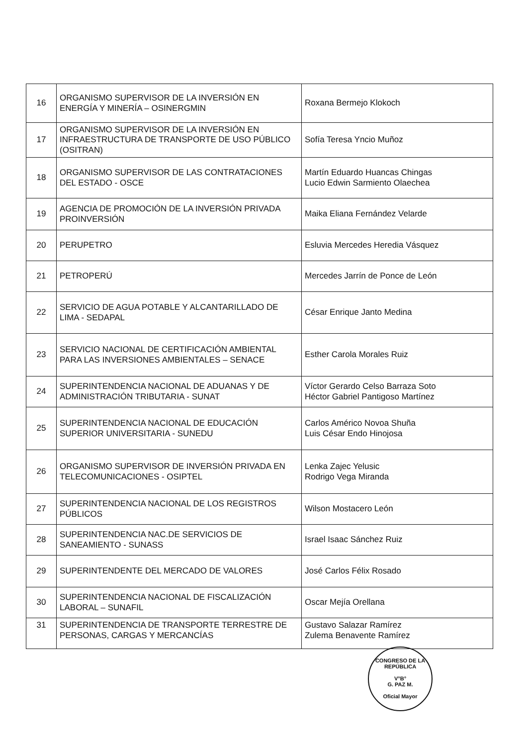| 16 | ORGANISMO SUPERVISOR DE LA INVERSIÓN EN ENERGÍA Y MINERÍA – OSINERGMIN | Roxana Bermejo Klokoch |
| 17 | ORGANISMO SUPERVISOR DE LA INVERSIÓN EN INFRAESTRUCTURA DE TRANSPORTE DE USO PÚBLICO (OSITRAN) | Sofía Teresa Yncio Muñoz |
| 18 | ORGANISMO SUPERVISOR DE LAS CONTRATACIONES DEL ESTADO - OSCE | Martín Eduardo Huancas Chingas Lucio Edwin Sarmiento Olaechea |
| 19 | AGENCIA DE PROMOCIÓN DE LA INVERSIÓN PRIVADA PROINVERSIÓN | Maika Eliana Fernández Velarde |
| 20 | PERUPETRO | Esluvia Mercedes Heredia Vásquez |
| 21 | PETROPERÚ | Mercedes Jarrín de Ponce de León |
| 22 | SERVICIO DE AGUA POTABLE Y ALCANTARILLADO DE LIMA - SEDAPAL | César Enrique Janto Medina |
| 23 | SERVICIO NACIONAL DE CERTIFICACIÓN AMBIENTAL PARA LAS INVERSIONES AMBIENTALES – SENACE | Esther Carola Morales Ruiz |
| 24 | SUPERINTENDENCIA NACIONAL DE ADUANAS Y DE ADMINISTRACIÓN TRIBUTARIA - SUNAT | Víctor Gerardo Celso Barraza Soto Héctor Gabriel Pantigoso Martínez |
| 25 | SUPERINTENDENCIA NACIONAL DE EDUCACIÓN SUPERIOR UNIVERSITARIA - SUNEDU | Carlos Américo Novoa Shuña Luis César Endo Hinojosa |
| 26 | ORGANISMO SUPERVISOR DE INVERSIÓN PRIVADA EN TELECOMUNICACIONES - OSIPTEL | Lenka Zajec Yelusic Rodrigo Vega Miranda |
| 27 | SUPERINTENDENCIA NACIONAL DE LOS REGISTROS PÚBLICOS | Wilson Mostacero León |
| 28 | SUPERINTENDENCIA NAC.DE SERVICIOS DE SANEAMIENTO - SUNASS | Israel Isaac Sánchez Ruiz |
| 29 | SUPERINTENDENTE DEL MERCADO DE VALORES | José Carlos Félix Rosado |
| 30 | SUPERINTENDENCIA NACIONAL DE FISCALIZACIÓN LABORAL – SUNAFIL | Oscar Mejía Orellana |
| 31 | SUPERINTENDENCIA DE TRANSPORTE TERRESTRE DE PERSONAS, CARGAS Y MERCANCÍAS | Gustavo Salazar Ramírez Zulema Benavente Ramírez |
CONGRESO DE LA REPÚBLICA
V°B°
G. PAZ M.
Oficial Mayor